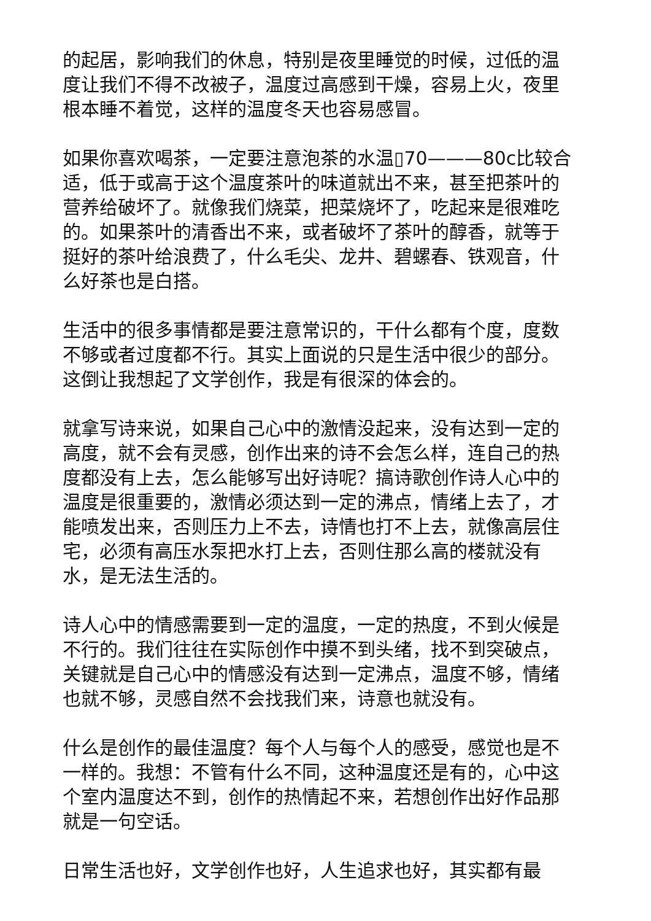的起居，影响我们的休息，特别是夜里睡觉的时候，过低的温度让我们不得不改被子，温度过高感到干燥，容易上火，夜里根本睡不着觉，这样的温度冬天也容易感冒。
如果你喜欢喝茶，一定要注意泡茶的水温▯70———80c比较合适，低于或高于这个温度茶叶的味道就出不来，甚至把茶叶的营养给破坏了。就像我们烧菜，把菜烧坏了，吃起来是很难吃的。如果茶叶的清香出不来，或者破坏了茶叶的醇香，就等于挺好的茶叶给浪费了，什么毛尖、龙井、碧螺春、铁观音，什么好茶也是白搭。
生活中的很多事情都是要注意常识的，干什么都有个度，度数不够或者过度都不行。其实上面说的只是生活中很少的部分。这倒让我想起了文学创作，我是有很深的体会的。
就拿写诗来说，如果自己心中的激情没起来，没有达到一定的高度，就不会有灵感，创作出来的诗不会怎么样，连自己的热度都没有上去，怎么能够写出好诗呢？搞诗歌创作诗人心中的温度是很重要的，激情必须达到一定的沸点，情绪上去了，才能喷发出来，否则压力上不去，诗情也打不上去，就像高层住宅，必须有高压水泵把水打上去，否则住那么高的楼就没有水，是无法生活的。
诗人心中的情感需要到一定的温度，一定的热度，不到火候是不行的。我们往往在实际创作中摸不到头绪，找不到突破点，关键就是自己心中的情感没有达到一定沸点，温度不够，情绪也就不够，灵感自然不会找我们来，诗意也就没有。
什么是创作的最佳温度？每个人与每个人的感受，感觉也是不一样的。我想：不管有什么不同，这种温度还是有的，心中这个室内温度达不到，创作的热情起不来，若想创作出好作品那就是一句空话。
日常生活也好，文学创作也好，人生追求也好，其实都有最